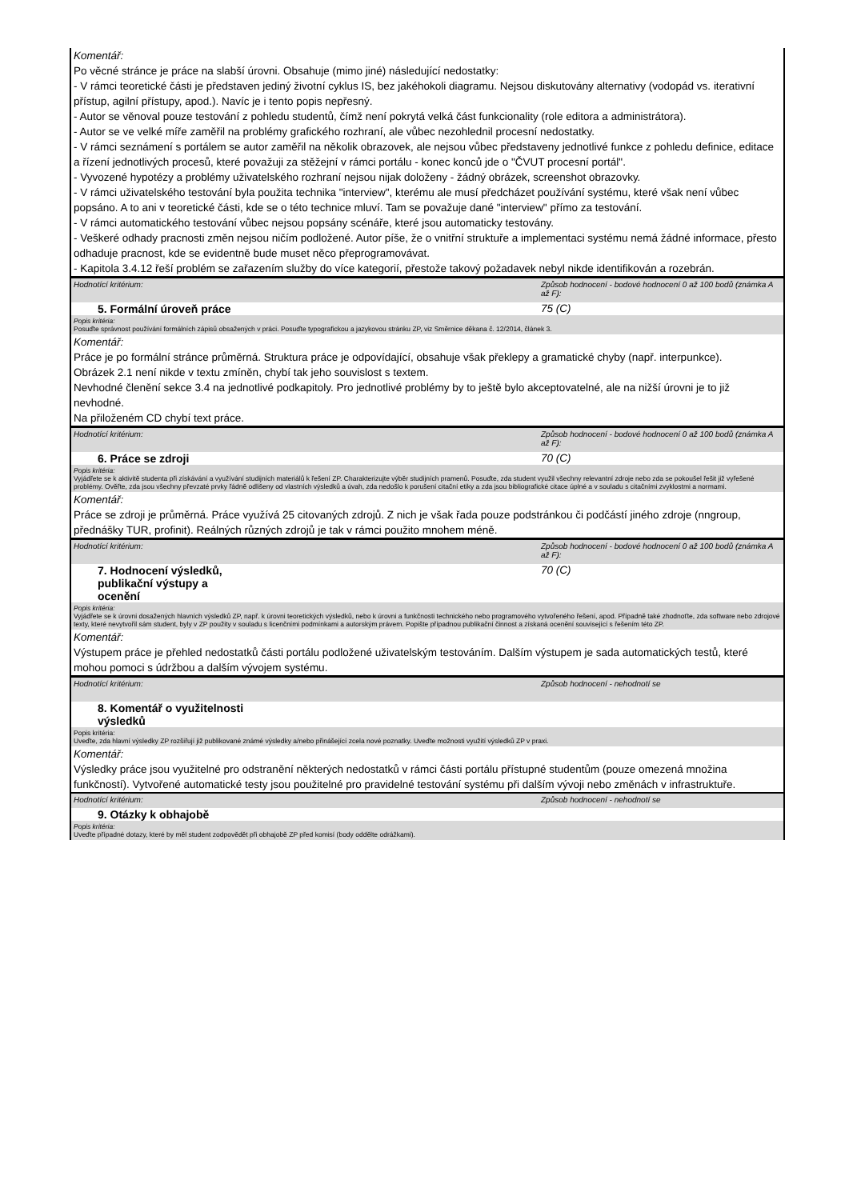Komentář:
Po věcné stránce je práce na slabší úrovni. Obsahuje (mimo jiné) následující nedostatky:
- V rámci teoretické části je představen jediný životní cyklus IS, bez jakéhokoli diagramu. Nejsou diskutovány alternativy (vodopád vs. iterativní přístup, agilní přístupy, apod.). Navíc je i tento popis nepřesný.
- Autor se věnoval pouze testování z pohledu studentů, čímž není pokrytá velká část funkcionality (role editora a administrátora).
- Autor se ve velké míře zaměřil na problémy grafického rozhraní, ale vůbec nezohlednil procesní nedostatky.
- V rámci seznámení s portálem se autor zaměřil na několik obrazovek, ale nejsou vůbec představeny jednotlivé funkce z pohledu definice, editace a řízení jednotlivých procesů, které považuji za stěžejní v rámci portálu - konec konců jde o "ČVUT procesní portál".
- Vyvozené hypotézy a problémy uživatelského rozhraní nejsou nijak doloženy - žádný obrázek, screenshot obrazovky.
- V rámci uživatelského testování byla použita technika "interview", kterému ale musí předcházet používání systému, které však není vůbec popsáno. A to ani v teoretické části, kde se o této technice mluví. Tam se považuje dané "interview" přímo za testování.
- V rámci automatického testování vůbec nejsou popsány scénáře, které jsou automaticky testovány.
- Veškeré odhady pracnosti změn nejsou ničím podložené. Autor píše, že o vnitřní struktuře a implementaci systému nemá žádné informace, přesto odhaduje pracnost, kde se evidentně bude muset něco přeprogramovávat.
- Kapitola 3.4.12 řeší problém se zařazením služby do více kategorií, přestože takový požadavek nebyl nikde identifikován a rozebrán.
Hodnotící kritérium: Způsob hodnocení - bodové hodnocení 0 až 100 bodů (známka A až F):
5. Formální úroveň práce 75 (C)
Popis kritéria:
Posuďte správnost používání formálních zápisů obsažených v práci. Posuďte typografickou a jazykovou stránku ZP, viz Směrnice děkana č. 12/2014, článek 3.
Komentář:
Práce je po formální stránce průměrná. Struktura práce je odpovídající, obsahuje však překlepy a gramatické chyby (např. interpunkce).
Obrázek 2.1 není nikde v textu zmíněn, chybí tak jeho souvislost s textem.
Nevhodné členění sekce 3.4 na jednotlivé podkapitoly. Pro jednotlivé problémy by to ještě bylo akceptovatelné, ale na nižší úrovni je to již nevhodné.
Na přiloženém CD chybí text práce.
Hodnotící kritérium: Způsob hodnocení - bodové hodnocení 0 až 100 bodů (známka A až F):
6. Práce se zdroji 70 (C)
Popis kritéria:
Vyjádřete se k aktivitě studenta při získávání a využívání studijních materiálů k řešení ZP. Charakterizujte výběr studijních pramenů. Posuďte, zda student využil všechny relevantní zdroje nebo zda se pokoušel řešit již vyřešené problémy. Ověřte, zda jsou všechny převzaté prvky řádně odlišeny od vlastních výsledků a úvah, zda nedošlo k porušení citační etiky a zda jsou bibliografické citace úplné a v souladu s citačními zvyklostmi a normami.
Komentář:
Práce se zdroji je průměrná. Práce využívá 25 citovaných zdrojů. Z nich je však řada pouze podstránkou či podčástí jiného zdroje (nngroup, přednášky TUR, profinit). Reálných různých zdrojů je tak v rámci použito mnohem méně.
Hodnotící kritérium: Způsob hodnocení - bodové hodnocení 0 až 100 bodů (známka A až F):
7. Hodnocení výsledků,
publikační výstupy a
ocenění
70 (C)
Popis kritéria:
Vyjádřete se k úrovni dosažených hlavních výsledků ZP, např. k úrovni teoretických výsledků, nebo k úrovni a funkčnosti technického nebo programového vytvořeného řešení, apod. Případně také zhodnoťte, zda software nebo zdrojové texty, které nevytvořil sám student, byly v ZP použity v souladu s licenčními podmínkami a autorským právem. Popište případnou publikační činnost a získaná ocenění související s řešením této ZP.
Komentář:
Výstupem práce je přehled nedostatků části portálu podložené uživatelským testováním. Dalším výstupem je sada automatických testů, které mohou pomoci s údržbou a dalším vývojem systému.
Hodnotící kritérium: Způsob hodnocení - nehodnotí se
8. Komentář o využitelnosti
výsledků
Popis kritéria:
Uveďte, zda hlavní výsledky ZP rozšiřují již publikované známé výsledky a/nebo přinášející zcela nové poznatky. Uveďte možnosti využití výsledků ZP v praxi.
Komentář:
Výsledky práce jsou využitelné pro odstranění některých nedostatků v rámci části portálu přístupné studentům (pouze omezená množina funkčností). Vytvořené automatické testy jsou použitelné pro pravidelné testování systému při dalším vývoji nebo změnách v infrastruktuře.
Hodnotící kritérium: Způsob hodnocení - nehodnotí se
9. Otázky k obhajobě
Popis kritéria:
Uveďte případné dotazy, které by měl student zodpovědět při obhajobě ZP před komisí (body oddělte odrážkami).